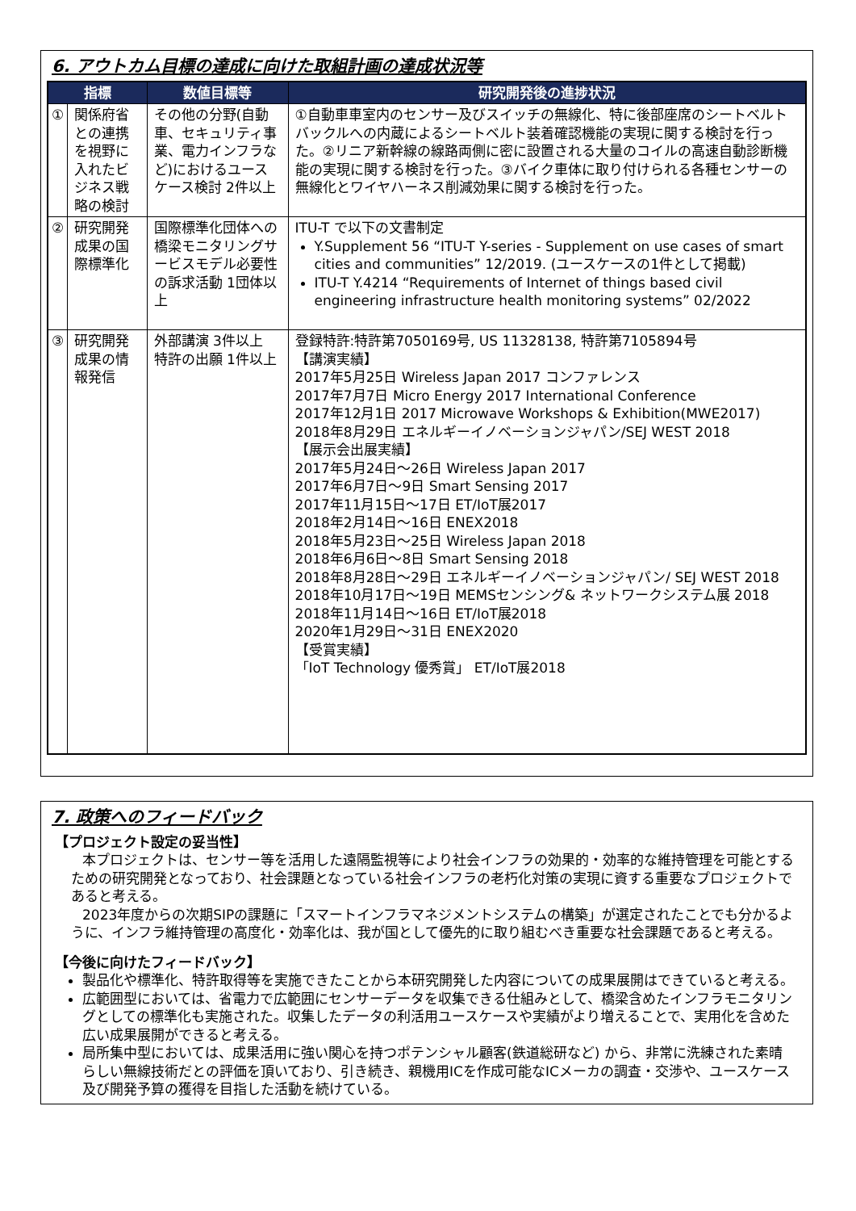6. アウトカム目標の達成に向けた取組計画の達成状況等
| 指標 | | 数値目標等 | 研究開発後の進捗状況 |
| --- | --- | --- | --- |
| ① | 関係府省との連携を視野に入れたビジネス戦略の検討 | その他の分野(自動車、セキュリティ事業、電力インフラなど)におけるユースケース検討 2件以上 | ①自動車車室内のセンサー及びスイッチの無線化、特に後部座席のシートベルトバックルへの内蔵によるシートベルト装着確認機能の実現に関する検討を行った。②リニア新幹線の線路両側に密に設置される大量のコイルの高速自動診断機能の実現に関する検討を行った。③バイク車体に取り付けられる各種センサーの無線化とワイヤハーネス削減効果に関する検討を行った。 |
| ② | 研究開発成果の国際標準化 | 国際標準化団体への橋梁モニタリングサービスモデル必要性の訴求活動 1団体以上 | ITU-T で以下の文書制定 Y.Supplement 56 “ITU-T Y-series - Supplement on use cases of smart cities and communities” 12/2019. (ユースケースの1件として掲載) ITU-T Y.4214 “Requirements of Internet of things based civil engineering infrastructure health monitoring systems” 02/2022 |
| ③ | 研究開発成果の情報発信 | 外部講演 3件以上 特許の出願 1件以上 | 登録特許:特許第7050169号, US 11328138, 特許第7105894号 【講演実績】 2017年5月25日 Wireless Japan 2017 コンファレンス 2017年7月7日 Micro Energy 2017 International Conference 2017年12月1日 2017 Microwave Workshops & Exhibition(MWE2017) 2018年8月29日 エネルギーイノベーションジャパン/SEJ WEST 2018 【展示会出展実績】 2017年5月24日～26日 Wireless Japan 2017 2017年6月7日～9日 Smart Sensing 2017 2017年11月15日～17日 ET/IoT展2017 2018年2月14日～16日 ENEX2018 2018年5月23日～25日 Wireless Japan 2018 2018年6月6日～8日 Smart Sensing 2018 2018年8月28日～29日 エネルギーイノベーションジャパン/ SEJ WEST 2018 2018年10月17日～19日 MEMSセンシング& ネットワークシステム展 2018 2018年11月14日～16日 ET/IoT展2018 2020年1月29日～31日 ENEX2020 【受賞実績】 「IoT Technology 優秀賞」 ET/IoT展2018 |
7. 政策へのフィードバック
【プロジェクト設定の妥当性】
本プロジェクトは、センサー等を活用した遠隔監視等により社会インフラの効果的・効率的な維持管理を可能とするための研究開発となっており、社会課題となっている社会インフラの老朽化対策の実現に資する重要なプロジェクトであると考える。
2023年度からの次期SIPの課題に「スマートインフラマネジメントシステムの構築」が選定されたことでも分かるように、インフラ維持管理の高度化・効率化は、我が国として優先的に取り組むべき重要な社会課題であると考える。
【今後に向けたフィードバック】
製品化や標準化、特許取得等を実施できたことから本研究開発した内容についての成果展開はできていると考える。
広範囲型においては、省電力で広範囲にセンサーデータを収集できる仕組みとして、橋梁含めたインフラモニタリングとしての標準化も実施された。収集したデータの利活用ユースケースや実績がより増えることで、実用化を含めた広い成果展開ができると考える。
局所集中型においては、成果活用に強い関心を持つポテンシャル顧客(鉄道総研など) から、非常に洗練された素晴らしい無線技術だとの評価を頂いており、引き続き、親機用ICを作成可能なICメーカの調査・交渉や、ユースケース及び開発予算の獲得を目指した活動を続けている。